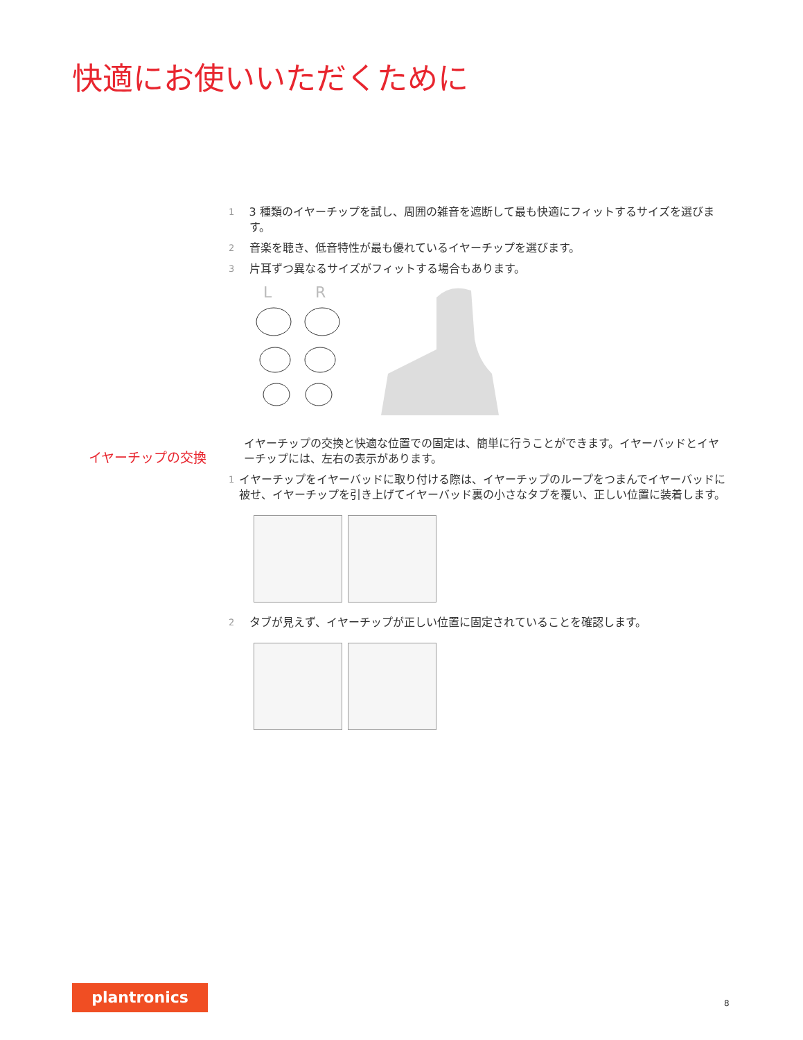快適にお使いいただくために
1 3 種類のイヤーチップを試し、周囲の雑音を遮断して最も快適にフィットするサイズを選びます。
2 音楽を聴き、低音特性が最も優れているイヤーチップを選びます。
3 片耳ずつ異なるサイズがフィットする場合もあります。
L
R
イヤーチップの交換と快適な位置での固定は、簡単に行うことができます。イヤーバッドとイヤーチップには、左右の表示があります。
1 イヤーチップをイヤーバッドに取り付ける際は、イヤーチップのループをつまんでイヤーバッドに被せ、イヤーチップを引き上げてイヤーバッド裏の小さなタブを覆い、正しい位置に装着します。
2 タブが見えず、イヤーチップが正しい位置に固定されていることを確認します。
イヤーチップの交換
plantronics
8